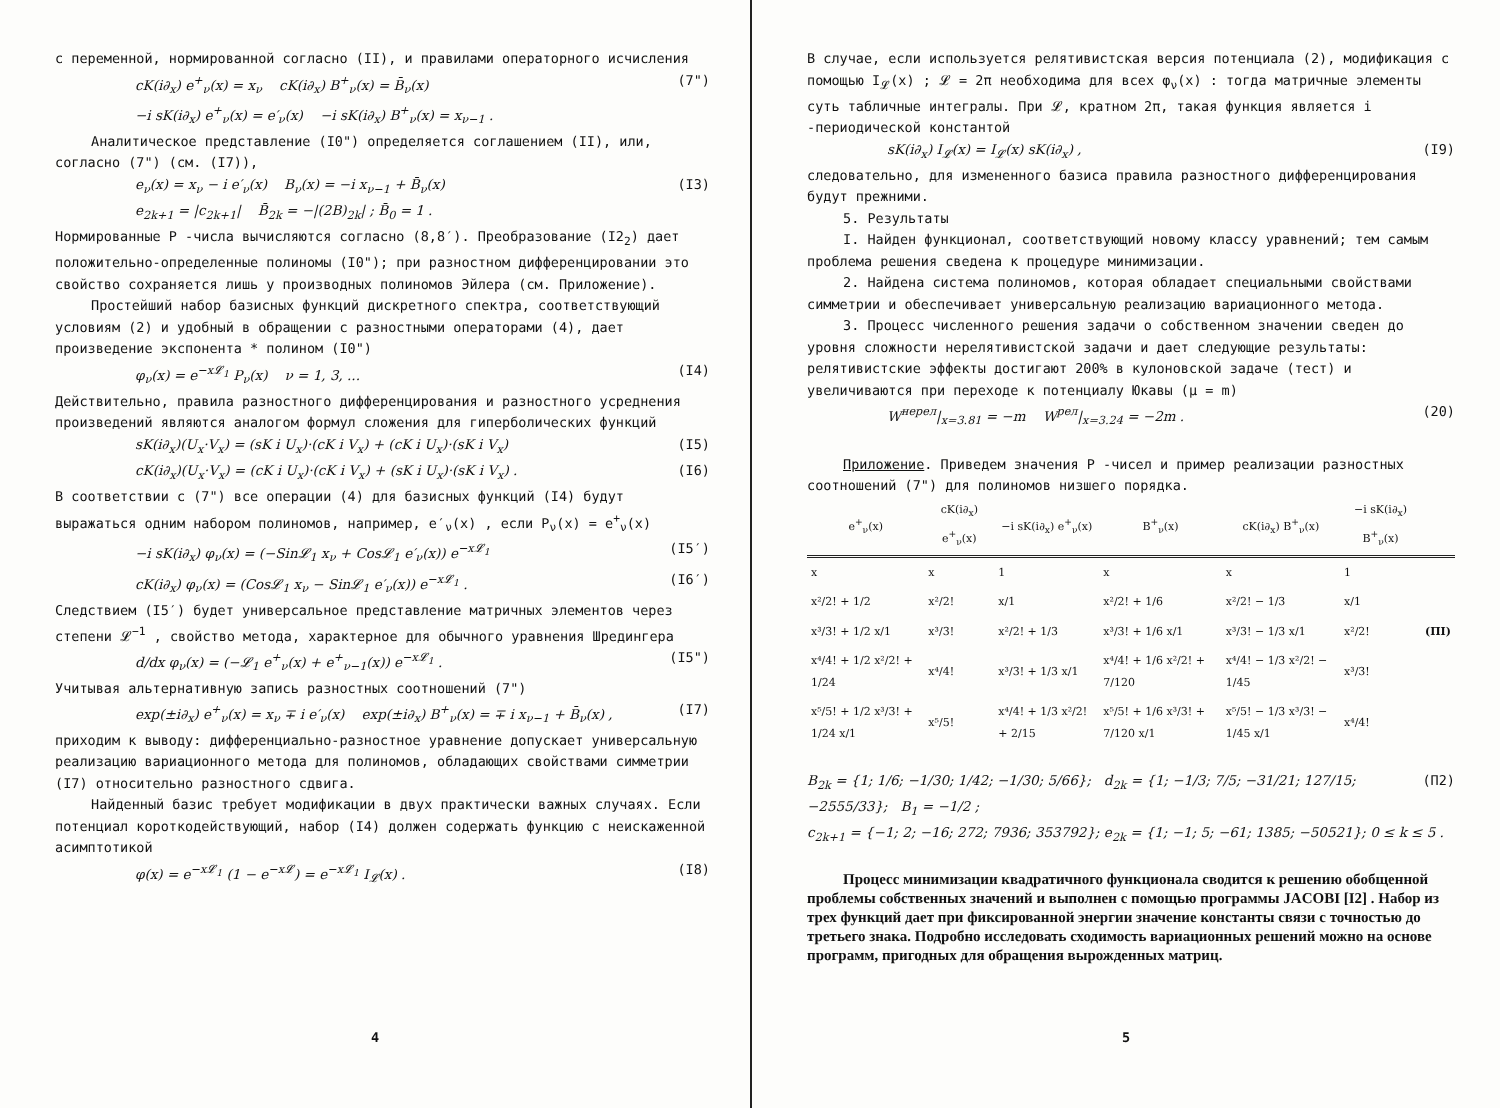с переменной, нормированной согласно (II), и правилами операторного исчисления
cK(i∂<sub>x</sub>) e<sup>+</sup><sub>ν</sub>(x) = x<sub>ν</sub> cK(i∂<sub>x</sub>) B<sup>+</sup><sub>ν</sub>(x) = B̄<sub>ν</sub>(x) (7")
−i sK(i∂<sub>x</sub>) e<sup>+</sup><sub>ν</sub>(x) = e′<sub>ν</sub>(x) −i sK(i∂<sub>x</sub>) B<sup>+</sup><sub>ν</sub>(x) = x<sub>ν−1</sub> .
Аналитическое представление (I0") определяется соглашением (II), или, согласно (7") (см. (I7)),
e<sub>ν</sub>(x) = x<sub>ν</sub> − i e′<sub>ν</sub>(x) B<sub>ν</sub>(x) = −i x<sub>ν−1</sub> + B̄<sub>ν</sub>(x) (I3)
e<sub>2k+1</sub> = |c<sub>2k+1</sub>| B̄<sub>2k</sub> = −|(2B)<sub>2k</sub>| ; B̄<sub>0</sub> = 1 .
Нормированные P -числа вычисляются согласно (8,8′). Преобразование (I2<sub>2</sub>) дает положительно-определенные полиномы (I0"); при разностном дифференцировании это свойство сохраняется лишь у производных полиномов Эйлера (см. Приложение).
Простейший набор базисных функций дискретного спектра, соответствующий условиям (2) и удобный в обращении с разностными операторами (4), дает произведение экспонента * полином (I0")
φ<sub>ν</sub>(x) = e<sup>−x𝓛<sub>1</sub></sup> P<sub>ν</sub>(x) ν = 1, 3, ... (I4)
Действительно, правила разностного дифференцирования и разностного усреднения произведений являются аналогом формул сложения для гиперболических функций
sK(i∂<sub>x</sub>)(U<sub>x</sub>·V<sub>x</sub>) = (sK i U<sub>x</sub>)·(cK i V<sub>x</sub>) + (cK i U<sub>x</sub>)·(sK i V<sub>x</sub>) (I5)
cK(i∂<sub>x</sub>)(U<sub>x</sub>·V<sub>x</sub>) = (cK i U<sub>x</sub>)·(cK i V<sub>x</sub>) + (sK i U<sub>x</sub>)·(sK i V<sub>x</sub>) . (I6)
В соответствии с (7") все операции (4) для базисных функций (I4) будут выражаться одним набором полиномов, например, e′<sub>ν</sub>(x) , если P<sub>ν</sub>(x) = e<sup>+</sup><sub>ν</sub>(x)
−i sK(i∂<sub>x</sub>) φ<sub>ν</sub>(x) = (−Sin𝓛<sub>1</sub> x<sub>ν</sub> + Cos𝓛<sub>1</sub> e′<sub>ν</sub>(x)) e<sup>−x𝓛<sub>1</sub></sup> (I5′)
cK(i∂<sub>x</sub>) φ<sub>ν</sub>(x) = (Cos𝓛<sub>1</sub> x<sub>ν</sub> − Sin𝓛<sub>1</sub> e′<sub>ν</sub>(x)) e<sup>−x𝓛<sub>1</sub></sup> . (I6′)
Следствием (I5′) будет универсальное представление матричных элементов через степени 𝓛<sup>−1</sup> , свойство метода, характерное для обычного уравнения Шредингера
d/dx φ<sub>ν</sub>(x) = (−𝓛<sub>1</sub> e<sup>+</sup><sub>ν</sub>(x) + e<sup>+</sup><sub>ν−1</sub>(x)) e<sup>−x𝓛<sub>1</sub></sup> . (I5")
Учитывая альтернативную запись разностных соотношений (7")
exp(±i∂<sub>x</sub>) e<sup>+</sup><sub>ν</sub>(x) = x<sub>ν</sub> ∓ i e′<sub>ν</sub>(x) exp(±i∂<sub>x</sub>) B<sup>+</sup><sub>ν</sub>(x) = ∓ i x<sub>ν−1</sub> + B̄<sub>ν</sub>(x) , (I7)
приходим к выводу: дифференциально-разностное уравнение допускает универсальную реализацию вариационного метода для полиномов, обладающих свойствами симметрии (I7) относительно разностного сдвига.
Найденный базис требует модификации в двух практически важных случаях. Если потенциал короткодействующий, набор (I4) должен содержать функцию с неискаженной асимптотикой
φ(x) = e<sup>−x𝓛<sub>1</sub></sup> (1 − e<sup>−x𝓛</sup>) = e<sup>−x𝓛<sub>1</sub></sup> I<sub>𝓛</sub>(x) . (I8)
4
В случае, если используется релятивистская версия потенциала (2), модификация с помощью I<sub>𝓛</sub>(x) ; 𝓛 = 2π необходима для всех φ<sub>ν</sub>(x) : тогда матричные элементы суть табличные интегралы. При 𝓛, кратном 2π, такая функция является i -периодической константой
sK(i∂<sub>x</sub>) I<sub>𝓛</sub>(x) = I<sub>𝓛</sub>(x) sK(i∂<sub>x</sub>) , (I9)
следовательно, для измененного базиса правила разностного дифференцирования будут прежними.
5. Результаты
I. Найден функционал, соответствующий новому классу уравнений; тем самым проблема решения сведена к процедуре минимизации.
2. Найдена система полиномов, которая обладает специальными свойствами симметрии и обеспечивает универсальную реализацию вариационного метода.
3. Процесс численного решения задачи о собственном значении сведен до уровня сложности нерелятивистской задачи и дает следующие результаты: релятивистские эффекты достигают 200% в кулоновской задаче (тест) и увеличиваются при переходе к потенциалу Юкавы (μ = m)
W<sup>нерел</sup>|<sub>x=3.81</sub> = −m W<sup>рел</sup>|<sub>x=3.24</sub> = −2m . (20)
Приложение. Приведем значения P -чисел и пример реализации разностных соотношений (7") для полиномов низшего порядка.
| e<sup>+</sup><sub>ν</sub>(x) | cK(i∂<sub>x</sub>) e<sup>+</sup><sub>ν</sub>(x) | −i sK(i∂<sub>x</sub>) e<sup>+</sup><sub>ν</sub>(x) | B<sup>+</sup><sub>ν</sub>(x) | cK(i∂<sub>x</sub>) B<sup>+</sup><sub>ν</sub>(x) | −i sK(i∂<sub>x</sub>) B<sup>+</sup><sub>ν</sub>(x) | |
| --- | --- | --- | --- | --- | --- | --- |
| x | x | 1 | x | x | 1 | |
| x²/2! + 1/2 | x²/2! | x/1 | x²/2! + 1/6 | x²/2! − 1/3 | x/1 | |
| x³/3! + 1/2 x/1 | x³/3! | x²/2! + 1/3 | x³/3! + 1/6 x/1 | x³/3! − 1/3 x/1 | x²/2! | (ПI) |
| x⁴/4! + 1/2 x²/2! + 1/24 | x⁴/4! | x³/3! + 1/3 x/1 | x⁴/4! + 1/6 x²/2! + 7/120 | x⁴/4! − 1/3 x²/2! − 1/45 | x³/3! | |
| x⁵/5! + 1/2 x³/3! + 1/24 x/1 | x⁵/5! | x⁴/4! + 1/3 x²/2! + 2/15 | x⁵/5! + 1/6 x³/3! + 7/120 x/1 | x⁵/5! − 1/3 x³/3! − 1/45 x/1 | x⁴/4! | |
B<sub>2k</sub> = {1; 1/6; −1/30; 1/42; −1/30; 5/66}; d<sub>2k</sub> = {1; −1/3; 7/5; −31/21; 127/15; −2555/33}; B<sub>1</sub> = −1/2 ; (П2)
c<sub>2k+1</sub> = {−1; 2; −16; 272; 7936; 353792}; e<sub>2k</sub> = {1; −1; 5; −61; 1385; −50521}; 0 ≤ k ≤ 5 .
Процесс минимизации квадратичного функционала сводится к решению обобщенной проблемы собственных значений и выполнен с помощью программы JACOBI [I2] . Набор из трех функций дает при фиксированной энергии значение константы связи с точностью до третьего знака. Подробно исследовать сходимость вариационных решений можно на основе программ, пригодных для обращения вырожденных матриц.
5